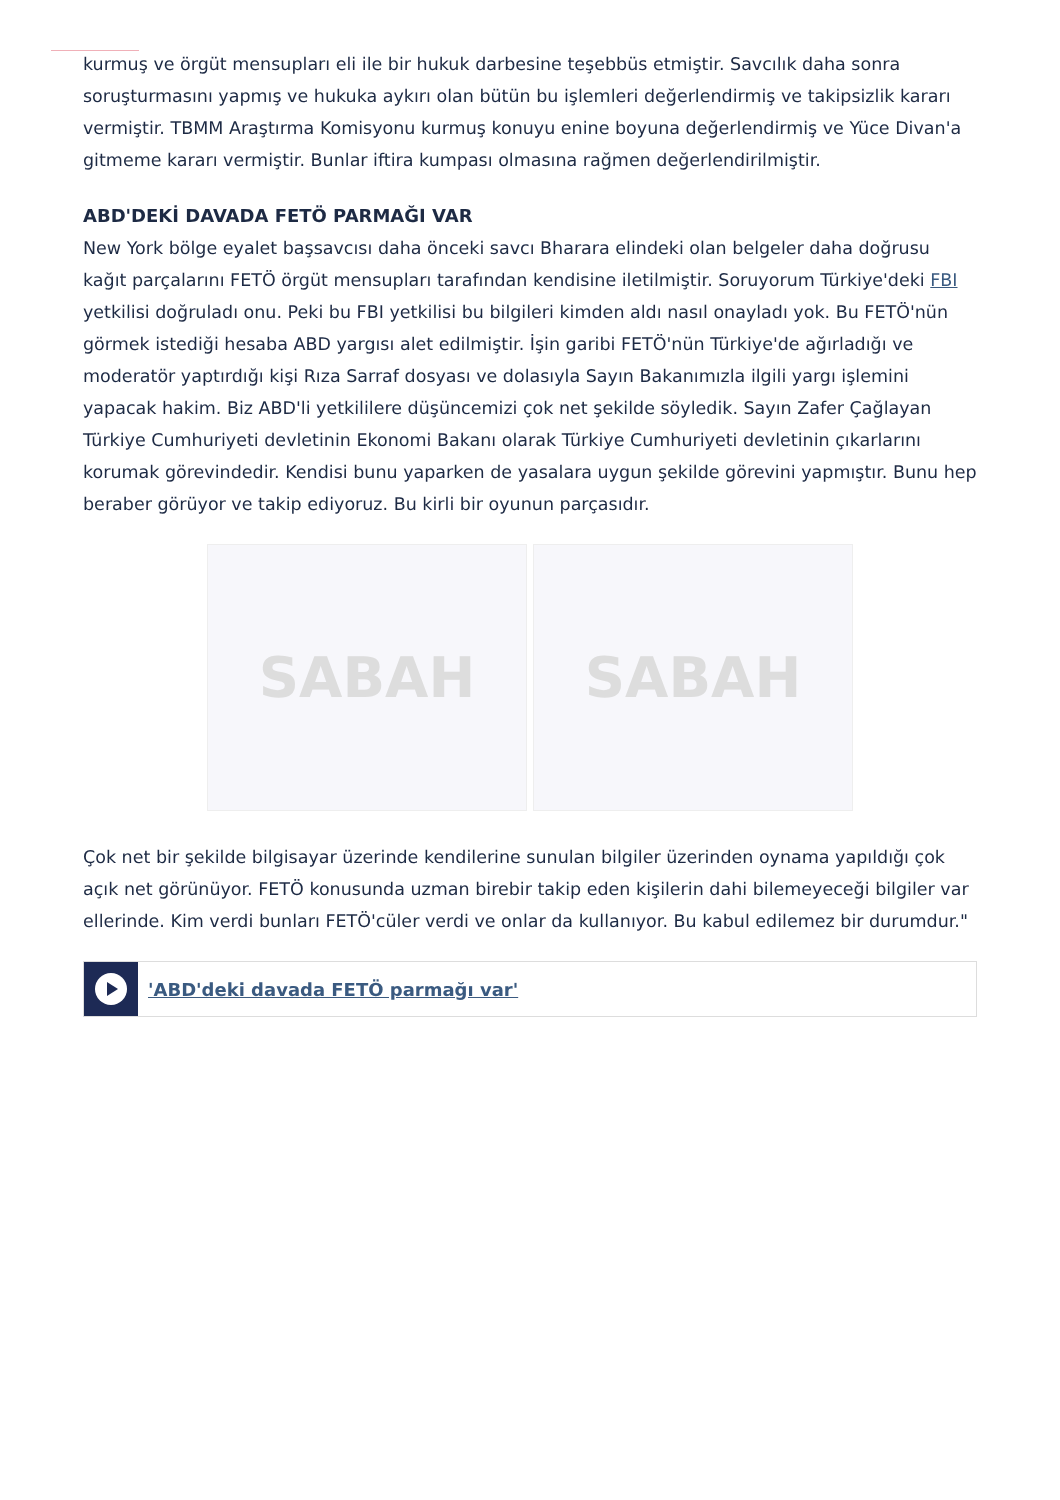kurmuş ve örgüt mensupları eli ile bir hukuk darbesine teşebbüs etmiştir. Savcılık daha sonra soruşturmasını yapmış ve hukuka aykırı olan bütün bu işlemleri değerlendirmiş ve takipsizlik kararı vermiştir. TBMM Araştırma Komisyonu kurmuş konuyu enine boyuna değerlendirmiş ve Yüce Divan'a gitmeme kararı vermiştir. Bunlar iftira kumpası olmasına rağmen değerlendirilmiştir.
ABD'DEKİ DAVADA FETÖ PARMAĞI VAR
New York bölge eyalet başsavcısı daha önceki savcı Bharara elindeki olan belgeler daha doğrusu kağıt parçalarını FETÖ örgüt mensupları tarafından kendisine iletilmiştir. Soruyorum Türkiye'deki FBI yetkilisi doğruladı onu. Peki bu FBI yetkilisi bu bilgileri kimden aldı nasıl onayladı yok. Bu FETÖ'nün görmek istediği hesaba ABD yargısı alet edilmiştir. İşin garibi FETÖ'nün Türkiye'de ağırladığı ve moderatör yaptırdığı kişi Rıza Sarraf dosyası ve dolasıyla Sayın Bakanımızla ilgili yargı işlemini yapacak hakim. Biz ABD'li yetkililere düşüncemizi çok net şekilde söyledik. Sayın Zafer Çağlayan Türkiye Cumhuriyeti devletinin Ekonomi Bakanı olarak Türkiye Cumhuriyeti devletinin çıkarlarını korumak görevindedir. Kendisi bunu yaparken de yasalara uygun şekilde görevini yapmıştır. Bunu hep beraber görüyor ve takip ediyoruz. Bu kirli bir oyunun parçasıdır.
SABAH SABAH
Çok net bir şekilde bilgisayar üzerinde kendilerine sunulan bilgiler üzerinden oynama yapıldığı çok açık net görünüyor. FETÖ konusunda uzman birebir takip eden kişilerin dahi bilemeyeceği bilgiler var ellerinde. Kim verdi bunları FETÖ'cüler verdi ve onlar da kullanıyor. Bu kabul edilemez bir durumdur."
'ABD'deki davada FETÖ parmağı var'